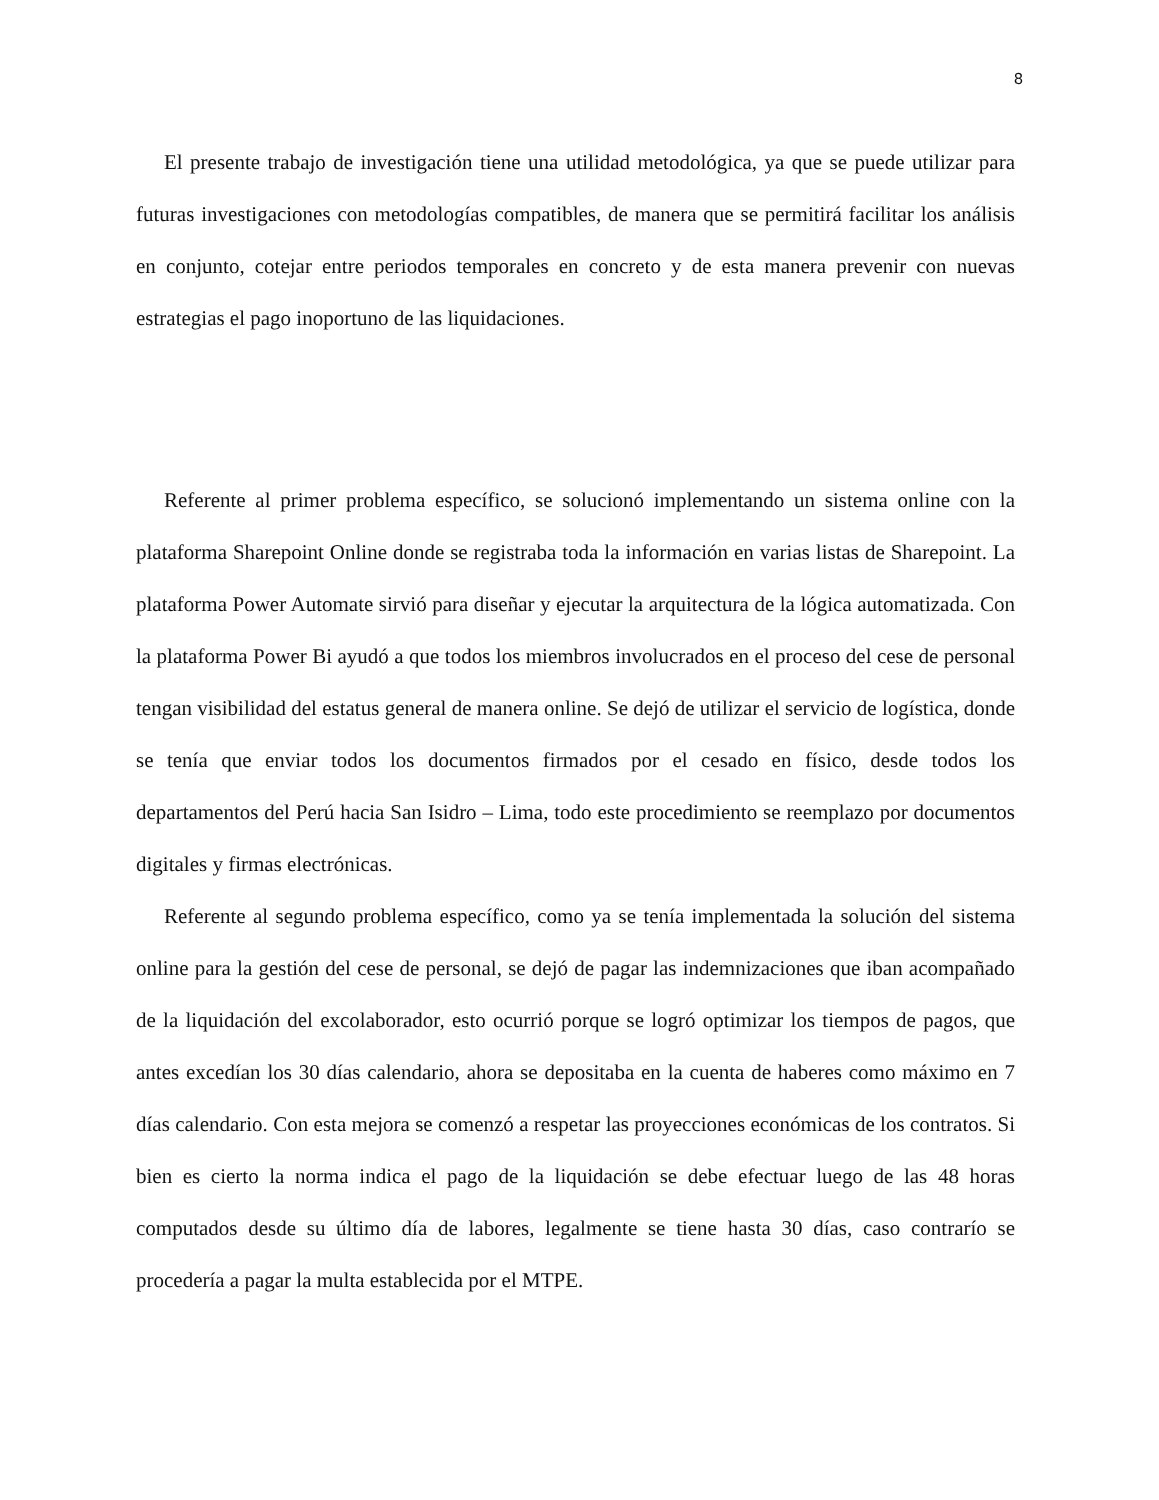8
El presente trabajo de investigación tiene una utilidad metodológica, ya que se puede utilizar para futuras investigaciones con metodologías compatibles, de manera que se permitirá facilitar los análisis en conjunto, cotejar entre periodos temporales en concreto y de esta manera prevenir con nuevas estrategias el pago inoportuno de las liquidaciones.
Referente al primer problema específico, se solucionó implementando un sistema online con la plataforma Sharepoint Online donde se registraba toda la información en varias listas de Sharepoint. La plataforma Power Automate sirvió para diseñar y ejecutar la arquitectura de la lógica automatizada. Con la plataforma Power Bi ayudó a que todos los miembros involucrados en el proceso del cese de personal tengan visibilidad del estatus general de manera online. Se dejó de utilizar el servicio de logística, donde se tenía que enviar todos los documentos firmados por el cesado en físico, desde todos los departamentos del Perú hacia San Isidro – Lima, todo este procedimiento se reemplazo por documentos digitales y firmas electrónicas.
Referente al segundo problema específico, como ya se tenía implementada la solución del sistema online para la gestión del cese de personal, se dejó de pagar las indemnizaciones que iban acompañado de la liquidación del excolaborador, esto ocurrió porque se logró optimizar los tiempos de pagos, que antes excedían los 30 días calendario, ahora se depositaba en la cuenta de haberes como máximo en 7 días calendario. Con esta mejora se comenzó a respetar las proyecciones económicas de los contratos. Si bien es cierto la norma indica el pago de la liquidación se debe efectuar luego de las 48 horas computados desde su último día de labores, legalmente se tiene hasta 30 días, caso contrarío se procedería a pagar la multa establecida por el MTPE.